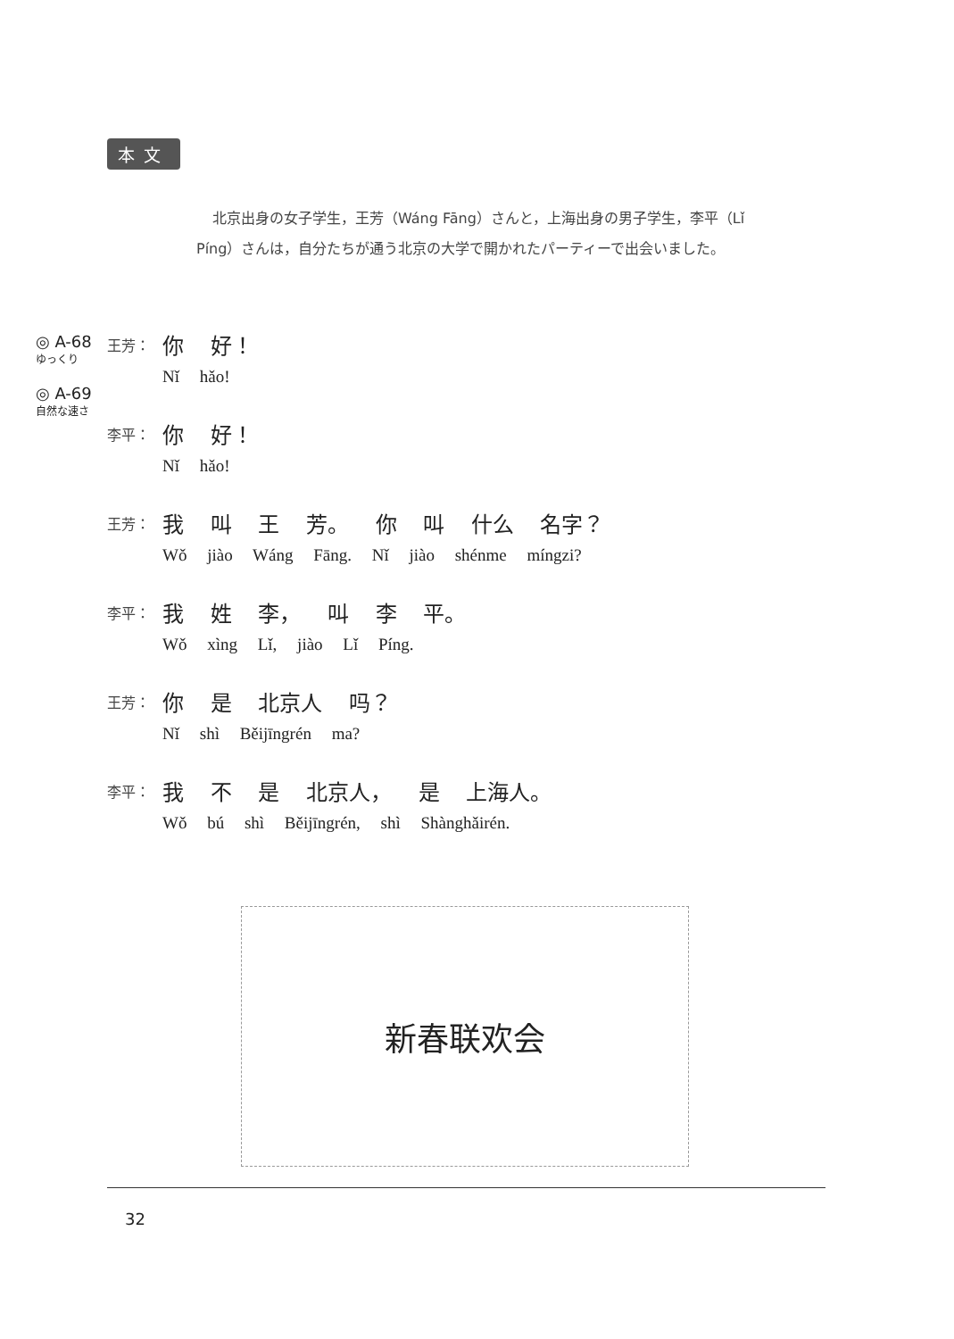本文
北京出身の女子学生，王芳（Wáng Fāng）さんと，上海出身の男子学生，李平（Lǐ Píng）さんは，自分たちが通う北京の大学で開かれたパーティーで出会いました。
◎ A-68
ゆっくり
◎ A-69
自然な速さ
王芳：
你 好！
Nǐ hǎo!
李平：
你 好！
Nǐ hǎo!
王芳：
我 叫 王 芳。 你 叫 什么 名字？
Wǒ jiào Wáng Fāng. Nǐ jiào shénme míngzi?
李平：
我 姓 李， 叫 李 平。
Wǒ xìng Lǐ, jiào Lǐ Píng.
王芳：
你 是 北京人 吗？
Nǐ shì Běijīngrén ma?
李平：
我 不 是 北京人， 是 上海人。
Wǒ bú shì Běijīngrén, shì Shànghǎirén.
新春联欢会
32